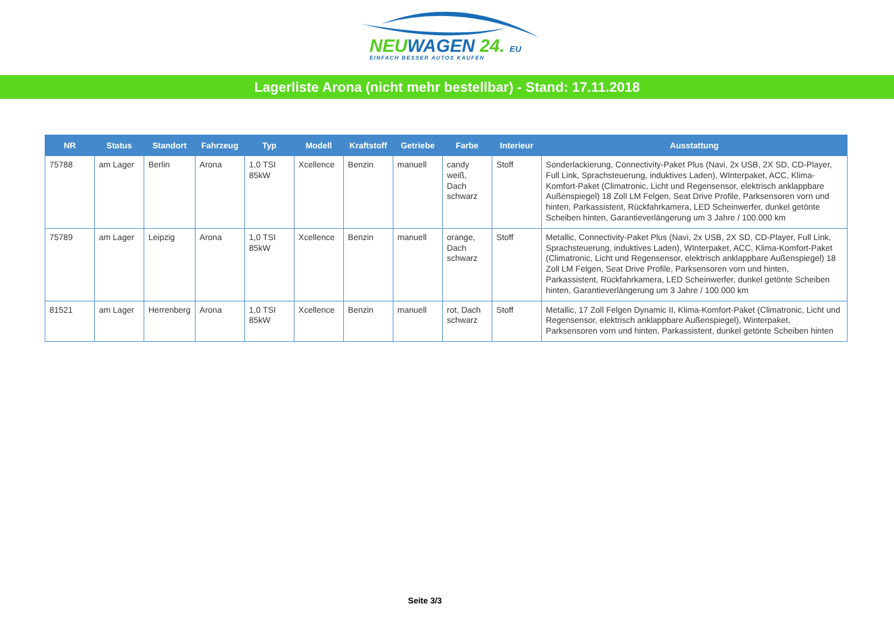NEUWAGEN 24. EU
EINFACH BESSER AUTOS KAUFEN
Lagerliste Arona (nicht mehr bestellbar) - Stand: 17.11.2018
| NR | Status | Standort | Fahrzeug | Typ | Modell | Kraftstoff | Getriebe | Farbe | Interieur | Ausstattung |
| --- | --- | --- | --- | --- | --- | --- | --- | --- | --- | --- |
| 75788 | am Lager | Berlin | Arona | 1,0 TSI 85kW | Xcellence | Benzin | manuell | candy weiß, Dach schwarz | Stoff | Sonderlackierung, Connectivity-Paket Plus (Navi, 2x USB, 2X SD, CD-Player, Full Link, Sprachsteuerung, induktives Laden), WInterpaket, ACC, Klima-Komfort-Paket (Climatronic, Licht und Regensensor, elektrisch anklappbare Außenspiegel) 18 Zoll LM Felgen, Seat Drive Profile, Parksensoren vorn und hinten, Parkassistent, Rückfahrkamera, LED Scheinwerfer, dunkel getönte Scheiben hinten, Garantieverlängerung um 3 Jahre / 100.000 km |
| 75789 | am Lager | Leipzig | Arona | 1,0 TSI 85kW | Xcellence | Benzin | manuell | orange, Dach schwarz | Stoff | Metallic, Connectivity-Paket Plus (Navi, 2x USB, 2X SD, CD-Player, Full Link, Sprachsteuerung, induktives Laden), WInterpaket, ACC, Klima-Komfort-Paket (Climatronic, Licht und Regensensor, elektrisch anklappbare Außenspiegel) 18 Zoll LM Felgen, Seat Drive Profile, Parksensoren vorn und hinten, Parkassistent, Rückfahrkamera, LED Scheinwerfer, dunkel getönte Scheiben hinten, Garantieverlängerung um 3 Jahre / 100.000 km |
| 81521 | am Lager | Herrenberg | Arona | 1,0 TSI 85kW | Xcellence | Benzin | manuell | rot, Dach schwarz | Stoff | Metallic, 17 Zoll Felgen Dynamic II, Klima-Komfort-Paket (Climatronic, Licht und Regensensor, elektrisch anklappbare Außenspiegel), Winterpaket, Parksensoren vorn und hinten, Parkassistent, dunkel getönte Scheiben hinten |
Seite 3/3